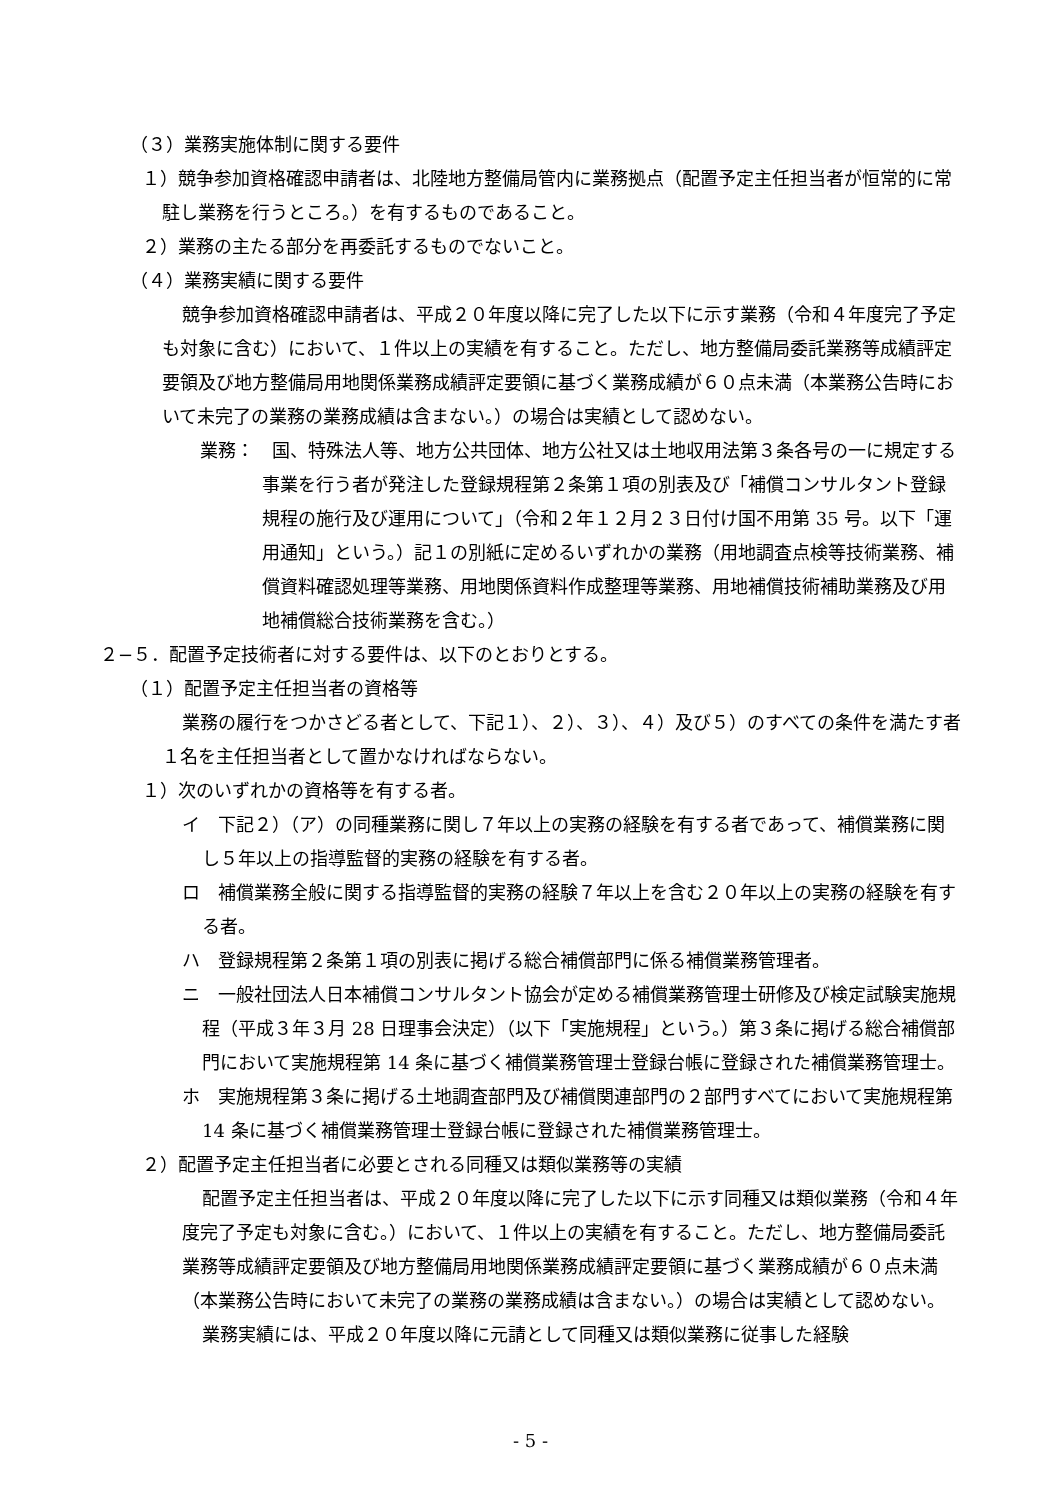（３）業務実施体制に関する要件
１）競争参加資格確認申請者は、北陸地方整備局管内に業務拠点（配置予定主任担当者が恒常的に常駐し業務を行うところ。）を有するものであること。
２）業務の主たる部分を再委託するものでないこと。
（４）業務実績に関する要件
競争参加資格確認申請者は、平成２０年度以降に完了した以下に示す業務（令和４年度完了予定も対象に含む）において、１件以上の実績を有すること。ただし、地方整備局委託業務等成績評定要領及び地方整備局用地関係業務成績評定要領に基づく業務成績が６０点未満（本業務公告時において未完了の業務の業務成績は含まない。）の場合は実績として認めない。
業務：　国、特殊法人等、地方公共団体、地方公社又は土地収用法第３条各号の一に規定する事業を行う者が発注した登録規程第２条第１項の別表及び「補償コンサルタント登録規程の施行及び運用について」（令和２年１２月２３日付け国不用第 35 号。以下「運用通知」という。）記１の別紙に定めるいずれかの業務（用地調査点検等技術業務、補償資料確認処理等業務、用地関係資料作成整理等業務、用地補償技術補助業務及び用地補償総合技術業務を含む。）
２−５．配置予定技術者に対する要件は、以下のとおりとする。
（１）配置予定主任担当者の資格等
業務の履行をつかさどる者として、下記１）、２）、３）、４）及び５）のすべての条件を満たす者１名を主任担当者として置かなければならない。
１）次のいずれかの資格等を有する者。
イ　下記２）（ア）の同種業務に関し７年以上の実務の経験を有する者であって、補償業務に関し５年以上の指導監督的実務の経験を有する者。
ロ　補償業務全般に関する指導監督的実務の経験７年以上を含む２０年以上の実務の経験を有する者。
ハ　登録規程第２条第１項の別表に掲げる総合補償部門に係る補償業務管理者。
ニ　一般社団法人日本補償コンサルタント協会が定める補償業務管理士研修及び検定試験実施規程（平成３年３月 28 日理事会決定）（以下「実施規程」という。）第３条に掲げる総合補償部門において実施規程第 14 条に基づく補償業務管理士登録台帳に登録された補償業務管理士。
ホ　実施規程第３条に掲げる土地調査部門及び補償関連部門の２部門すべてにおいて実施規程第 14 条に基づく補償業務管理士登録台帳に登録された補償業務管理士。
２）配置予定主任担当者に必要とされる同種又は類似業務等の実績
配置予定主任担当者は、平成２０年度以降に完了した以下に示す同種又は類似業務（令和４年度完了予定も対象に含む。）において、１件以上の実績を有すること。ただし、地方整備局委託業務等成績評定要領及び地方整備局用地関係業務成績評定要領に基づく業務成績が６０点未満（本業務公告時において未完了の業務の業務成績は含まない。）の場合は実績として認めない。
業務実績には、平成２０年度以降に元請として同種又は類似業務に従事した経験
- 5 -